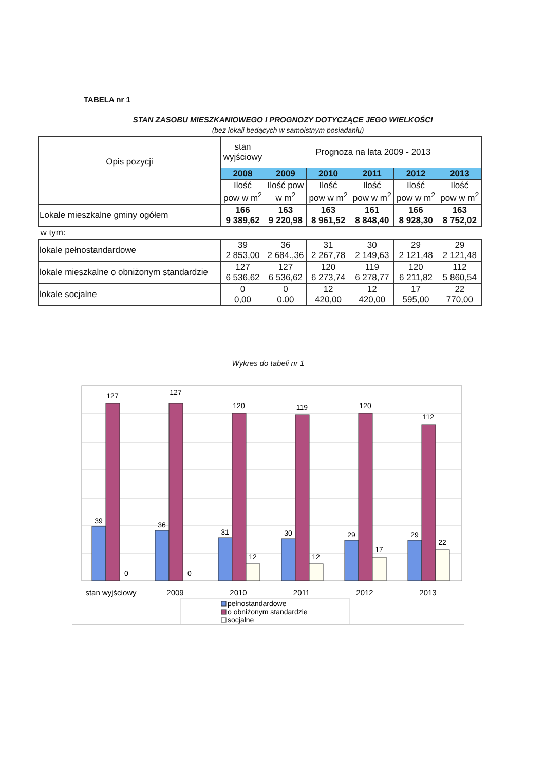TABELA nr 1
STAN ZASOBU MIESZKANIOWEGO I PROGNOZY DOTYCZĄCE JEGO WIELKOŚCI
(bez lokali będących w samoistnym posiadaniu)
| Opis pozycji | stan wyjściowy | Prognoza na lata 2009 - 2013 | | | | |
| | 2008 | 2009 | 2010 | 2011 | 2012 | 2013 |
| | Ilość pow w m<sup>2</sup> | Ilość pow w m<sup>2</sup> | Ilość pow w m<sup>2</sup> | Ilość pow w m<sup>2</sup> | Ilość pow w m<sup>2</sup> | Ilość pow w m<sup>2</sup> |
| Lokale mieszkalne gminy ogółem | 166 9 389,62 | 163 9 220,98 | 163 8 961,52 | 161 8 848,40 | 166 8 928,30 | 163 8 752,02 |
| w tym: | | | | | | |
| lokale pełnostandardowe | 39 2 853,00 | 36 2 684.,36 | 31 2 267,78 | 30 2 149,63 | 29 2 121,48 | 29 2 121,48 |
| lokale mieszkalne o obniżonym standardzie | 127 6 536,62 | 127 6 536,62 | 120 6 273,74 | 119 6 278,77 | 120 6 211,82 | 112 5 860,54 |
| lokale socjalne | 0 0,00 | 0 0.00 | 12 420,00 | 12 420,00 | 17 595,00 | 22 770,00 |
Wykres do tabeli nr 1
39
127
0
36
127
0
31
120
12
30
119
12
29
120
17
29
112
22
stan wyjściowy
2009
2010
2011
2012
2013
pełnostandardowe
o obniżonym standardzie
socjalne